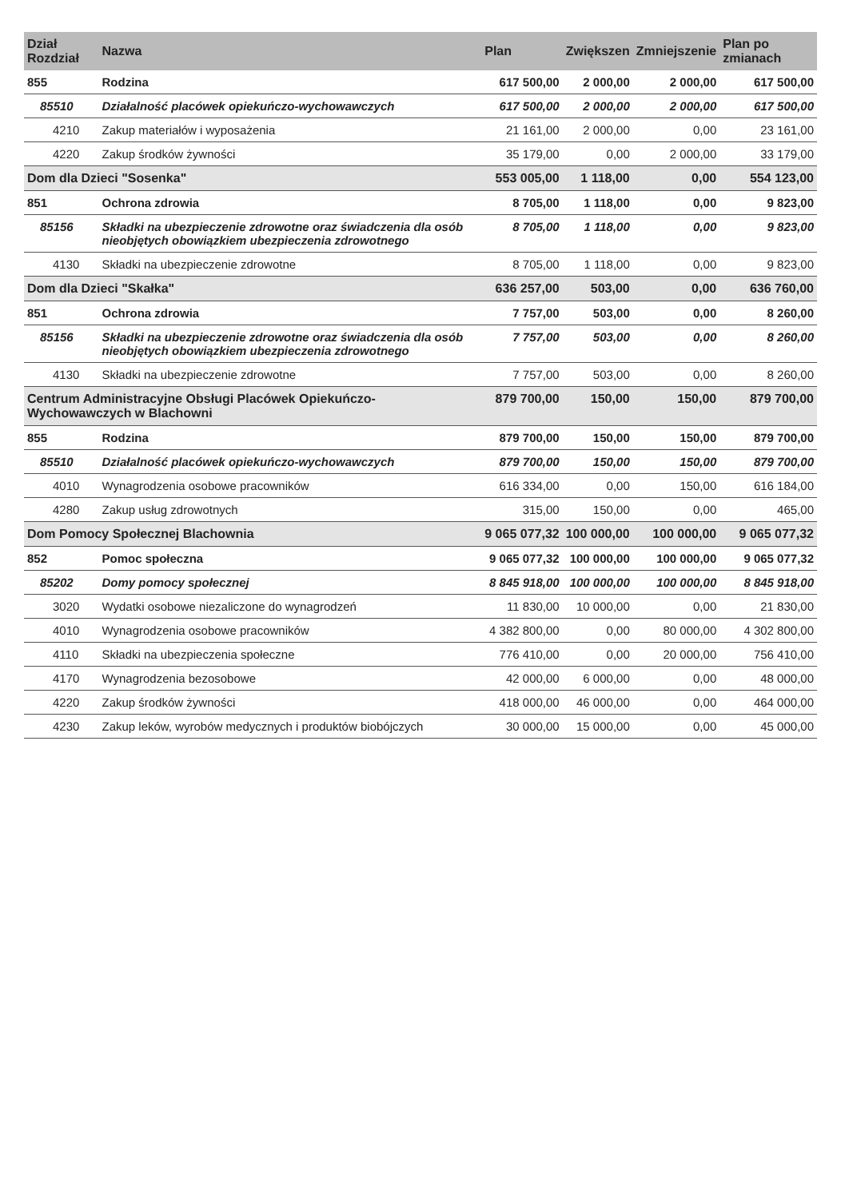| Dział Rozdział | Nazwa | Plan | Zwiększen | Zmniejszenie | Plan po zmianach |
| --- | --- | --- | --- | --- | --- |
| 855 | Rodzina | 617 500,00 | 2 000,00 | 2 000,00 | 617 500,00 |
| 85510 | Działalność placówek opiekuńczo-wychowawczych | 617 500,00 | 2 000,00 | 2 000,00 | 617 500,00 |
| 4210 | Zakup materiałów i wyposażenia | 21 161,00 | 2 000,00 | 0,00 | 23 161,00 |
| 4220 | Zakup środków żywności | 35 179,00 | 0,00 | 2 000,00 | 33 179,00 |
| Dom dla Dzieci "Sosenka" | | 553 005,00 | 1 118,00 | 0,00 | 554 123,00 |
| 851 | Ochrona zdrowia | 8 705,00 | 1 118,00 | 0,00 | 9 823,00 |
| 85156 | Składki na ubezpieczenie zdrowotne oraz świadczenia dla osób nieobjętych obowiązkiem ubezpieczenia zdrowotnego | 8 705,00 | 1 118,00 | 0,00 | 9 823,00 |
| 4130 | Składki na ubezpieczenie zdrowotne | 8 705,00 | 1 118,00 | 0,00 | 9 823,00 |
| Dom dla Dzieci "Skałka" | | 636 257,00 | 503,00 | 0,00 | 636 760,00 |
| 851 | Ochrona zdrowia | 7 757,00 | 503,00 | 0,00 | 8 260,00 |
| 85156 | Składki na ubezpieczenie zdrowotne oraz świadczenia dla osób nieobjętych obowiązkiem ubezpieczenia zdrowotnego | 7 757,00 | 503,00 | 0,00 | 8 260,00 |
| 4130 | Składki na ubezpieczenie zdrowotne | 7 757,00 | 503,00 | 0,00 | 8 260,00 |
| Centrum Administracyjne Obsługi Placówek Opiekuńczo-Wychowawczych w Blachowni | | 879 700,00 | 150,00 | 150,00 | 879 700,00 |
| 855 | Rodzina | 879 700,00 | 150,00 | 150,00 | 879 700,00 |
| 85510 | Działalność placówek opiekuńczo-wychowawczych | 879 700,00 | 150,00 | 150,00 | 879 700,00 |
| 4010 | Wynagrodzenia osobowe pracowników | 616 334,00 | 0,00 | 150,00 | 616 184,00 |
| 4280 | Zakup usług zdrowotnych | 315,00 | 150,00 | 0,00 | 465,00 |
| Dom Pomocy Społecznej Blachownia | | 9 065 077,32 | 100 000,00 | 100 000,00 | 9 065 077,32 |
| 852 | Pomoc społeczna | 9 065 077,32 | 100 000,00 | 100 000,00 | 9 065 077,32 |
| 85202 | Domy pomocy społecznej | 8 845 918,00 | 100 000,00 | 100 000,00 | 8 845 918,00 |
| 3020 | Wydatki osobowe niezaliczone do wynagrodzeń | 11 830,00 | 10 000,00 | 0,00 | 21 830,00 |
| 4010 | Wynagrodzenia osobowe pracowników | 4 382 800,00 | 0,00 | 80 000,00 | 4 302 800,00 |
| 4110 | Składki na ubezpieczenia społeczne | 776 410,00 | 0,00 | 20 000,00 | 756 410,00 |
| 4170 | Wynagrodzenia bezosobowe | 42 000,00 | 6 000,00 | 0,00 | 48 000,00 |
| 4220 | Zakup środków żywności | 418 000,00 | 46 000,00 | 0,00 | 464 000,00 |
| 4230 | Zakup leków, wyrobów medycznych i produktów biobójczych | 30 000,00 | 15 000,00 | 0,00 | 45 000,00 |